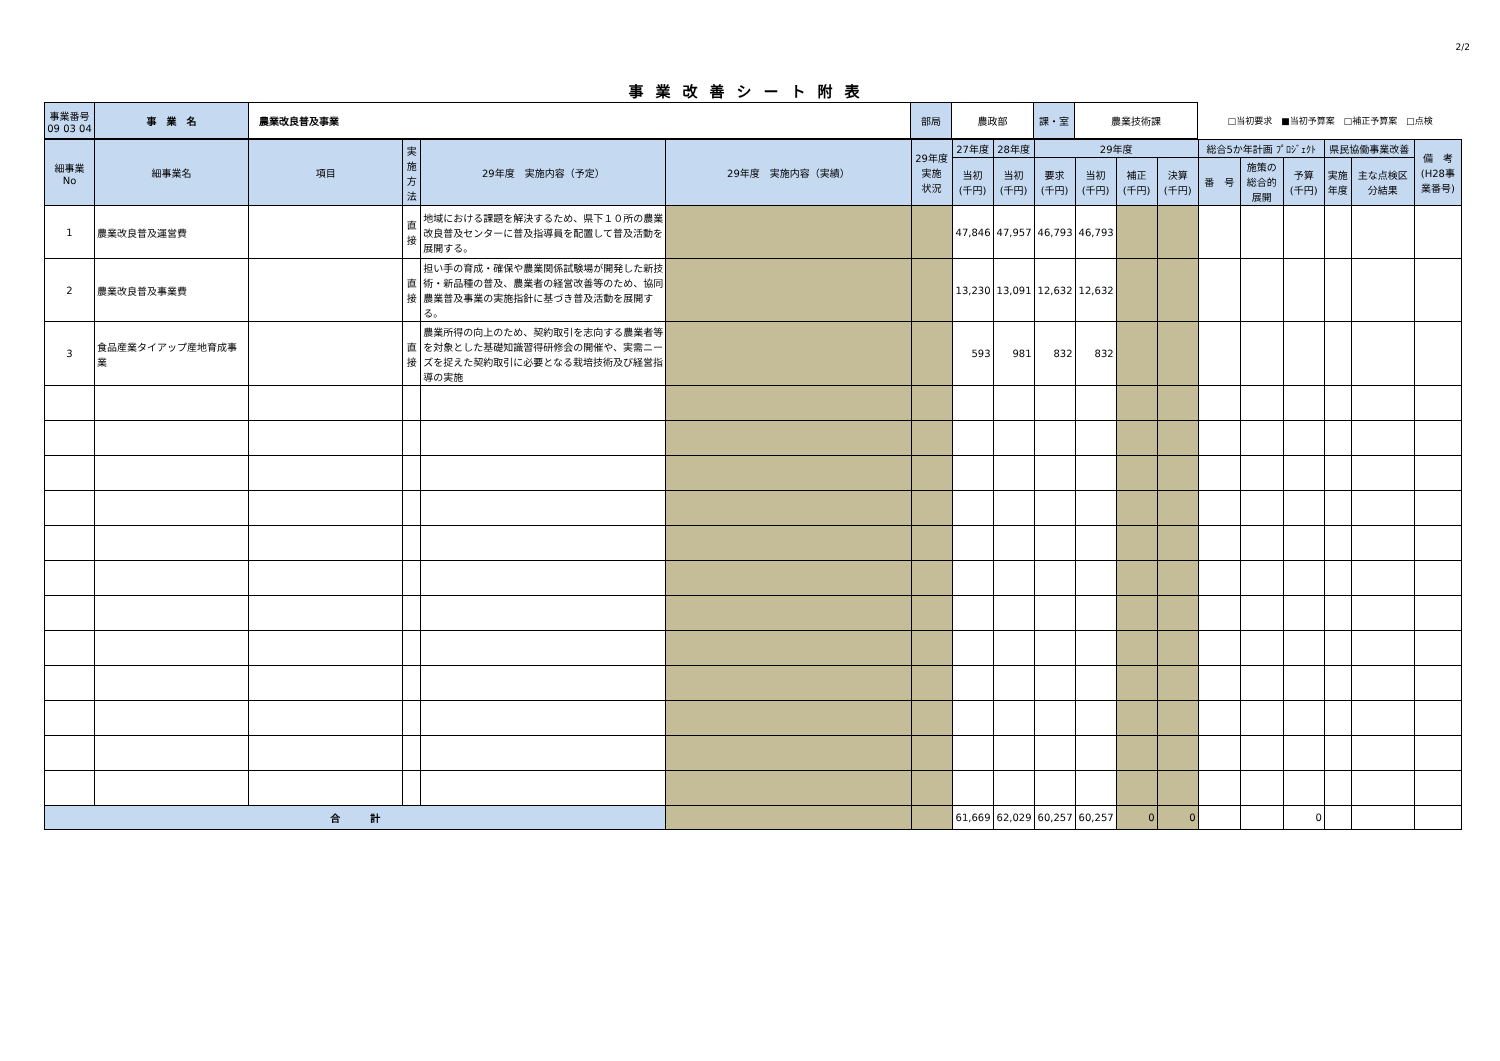2/2
事業改善シート附表
| 事業番号 09 03 04 | 事 業 名 | 農業改良普及事業 | 部局 | 農政部 | 課・室 | 農業技術課 | □当初要求 ■当初予算案 □補正予算案 □点検 |
| 細事業 No | 細事業名 | 項目 | 実施方法 | 29年度 実施内容（予定） | 29年度 実施内容（実績） | 29年度 実施 状況 | 27年度 | 28年度 | 29年度 | | | | 総合5か年計画 ﾌﾟﾛｼﾞｪｸﾄ | | | 県民協働事業改善 | | 備 考 (H28事業番号) |
| --- | --- | --- | --- | --- | --- | --- | --- | --- | --- | --- | --- | --- | --- | --- | --- | --- | --- | --- |
| | | | | | | | 当初 (千円) | 当初 (千円) | 要求 (千円) | 当初 (千円) | 補正 (千円) | 決算 (千円) | 番 号 | 施策の総合的展開 | 予算 (千円) | 実施年度 | 主な点検区分結果 | |
| 1 | 農業改良普及運営費 | | 直接 | 地域における課題を解決するため、県下１０所の農業改良普及センターに普及指導員を配置して普及活動を展開する。 | | | 47,846 | 47,957 | 46,793 | 46,793 | | | | | | | | |
| 2 | 農業改良普及事業費 | | 直接 | 担い手の育成・確保や農業関係試験場が開発した新技術・新品種の普及、農業者の経営改善等のため、協同農業普及事業の実施指針に基づき普及活動を展開する。 | | | 13,230 | 13,091 | 12,632 | 12,632 | | | | | | | | |
| 3 | 食品産業タイアップ産地育成事業 | | 直接 | 農業所得の向上のため、契約取引を志向する農業者等を対象とした基礎知識習得研修会の開催や、実需ニーズを捉えた契約取引に必要となる栽培技術及び経営指導の実施 | | | 593 | 981 | 832 | 832 | | | | | | | | |
| 合 計 | | | | | | | 61,669 | 62,029 | 60,257 | 60,257 | 0 | 0 | | | 0 | | | |